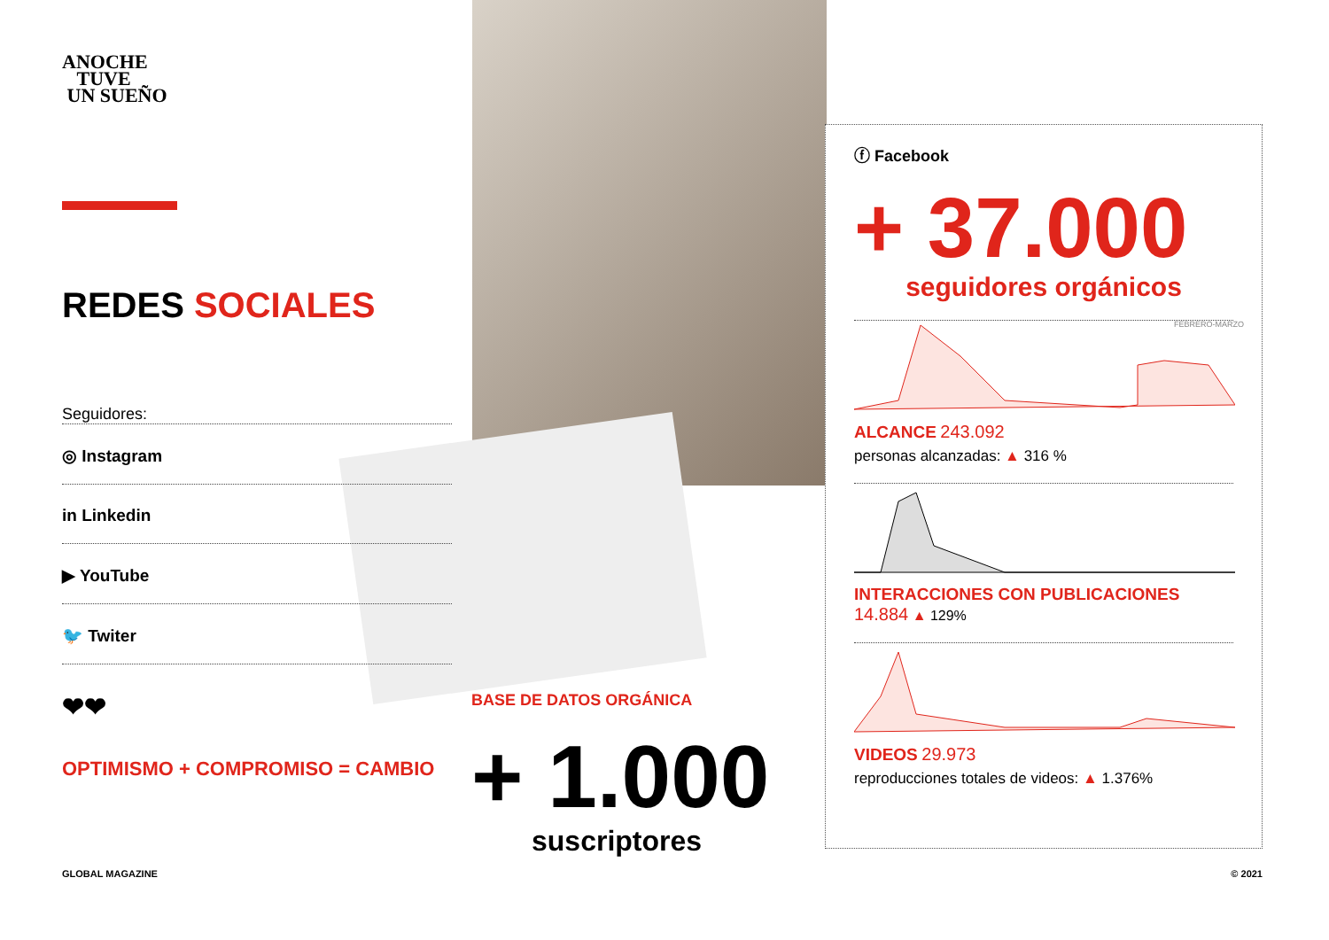ANOCHE
TUVE
UN SUEÑO
REDES SOCIALES
Seguidores:
◎ Instagram
in Linkedin
▶ YouTube
🐦 Twiter
❤❤
OPTIMISMO + COMPROMISO = CAMBIO
BASE DE DATOS ORGÁNICA
+ 1.000
suscriptores
ⓕ Facebook
+ 37.000
FEBRERO-MARZO
seguidores orgánicos
ALCANCE 243.092
personas alcanzadas: ▲ 316 %
INTERACCIONES CON PUBLICACIONES 14.884 ▲ 129%
VIDEOS 29.973
reproducciones totales de videos: ▲ 1.376%
GLOBAL MAGAZINE © 2021